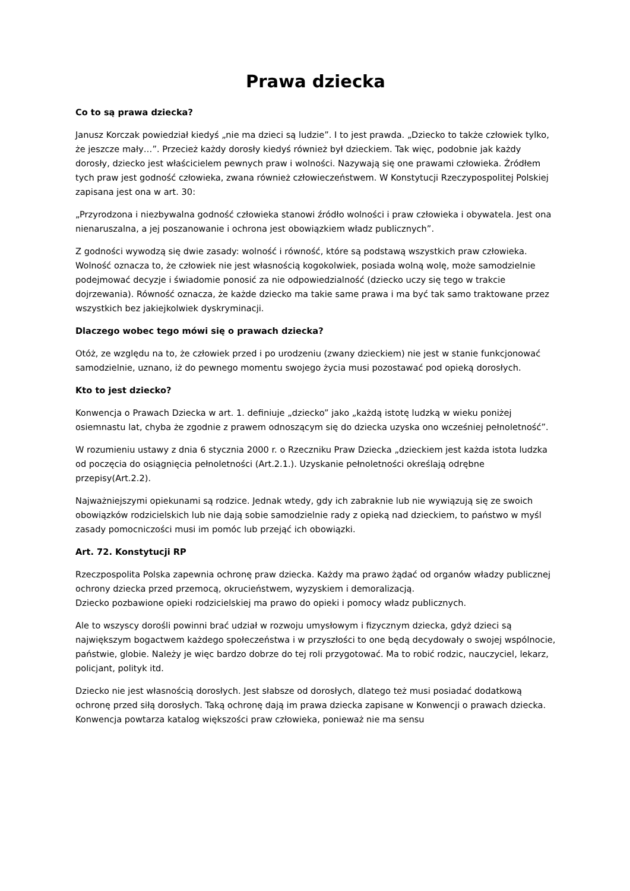Prawa dziecka
Co to są prawa dziecka?
Janusz Korczak powiedział kiedyś „nie ma dzieci są ludzie”. I to jest prawda. „Dziecko to także człowiek tylko, że jeszcze mały…”. Przecież każdy dorosły kiedyś również był dzieckiem. Tak więc, podobnie jak każdy dorosły, dziecko jest właścicielem pewnych praw i wolności. Nazywają się one prawami człowieka. Źródłem tych praw jest godność człowieka, zwana również człowieczeństwem. W Konstytucji Rzeczypospolitej Polskiej zapisana jest ona w art. 30:
„Przyrodzona i niezbywalna godność człowieka stanowi źródło wolności i praw człowieka i obywatela. Jest ona nienaruszalna, a jej poszanowanie i ochrona jest obowiązkiem władz publicznych”.
Z godności wywodzą się dwie zasady: wolność i równość, które są podstawą wszystkich praw człowieka. Wolność oznacza to, że człowiek nie jest własnością kogokolwiek, posiada wolną wolę, może samodzielnie podejmować decyzje i świadomie ponosić za nie odpowiedzialność (dziecko uczy się tego w trakcie dojrzewania). Równość oznacza, że każde dziecko ma takie same prawa i ma być tak samo traktowane przez wszystkich bez jakiejkolwiek dyskryminacji.
Dlaczego wobec tego mówi się o prawach dziecka?
Otóż, ze względu na to, że człowiek przed i po urodzeniu (zwany dzieckiem) nie jest w stanie funkcjonować samodzielnie, uznano, iż do pewnego momentu swojego życia musi pozostawać pod opieką dorosłych.
Kto to jest dziecko?
Konwencja o Prawach Dziecka w art. 1. definiuje „dziecko” jako „każdą istotę ludzką w wieku poniżej osiemnastu lat, chyba że zgodnie z prawem odnoszącym się do dziecka uzyska ono wcześniej pełnoletność”.
W rozumieniu ustawy z dnia 6 stycznia 2000 r. o Rzeczniku Praw Dziecka „dzieckiem jest każda istota ludzka od poczęcia do osiągnięcia pełnoletności (Art.2.1.). Uzyskanie pełnoletności określają odrębne przepisy(Art.2.2).
Najważniejszymi opiekunami są rodzice. Jednak wtedy, gdy ich zabraknie lub nie wywiązują się ze swoich obowiązków rodzicielskich lub nie dają sobie samodzielnie rady z opieką nad dzieckiem, to państwo w myśl zasady pomocniczości musi im pomóc lub przejąć ich obowiązki.
Art. 72. Konstytucji RP
Rzeczpospolita Polska zapewnia ochronę praw dziecka. Każdy ma prawo żądać od organów władzy publicznej ochrony dziecka przed przemocą, okrucieństwem, wyzyskiem i demoralizacją.
Dziecko pozbawione opieki rodzicielskiej ma prawo do opieki i pomocy władz publicznych.
Ale to wszyscy dorośli powinni brać udział w rozwoju umysłowym i fizycznym dziecka, gdyż dzieci są największym bogactwem każdego społeczeństwa i w przyszłości to one będą decydowały o swojej wspólnocie, państwie, globie. Należy je więc bardzo dobrze do tej roli przygotować. Ma to robić rodzic, nauczyciel, lekarz, policjant, polityk itd.
Dziecko nie jest własnością dorosłych. Jest słabsze od dorosłych, dlatego też musi posiadać dodatkową ochronę przed siłą dorosłych. Taką ochronę dają im prawa dziecka zapisane w Konwencji o prawach dziecka. Konwencja powtarza katalog większości praw człowieka, ponieważ nie ma sensu